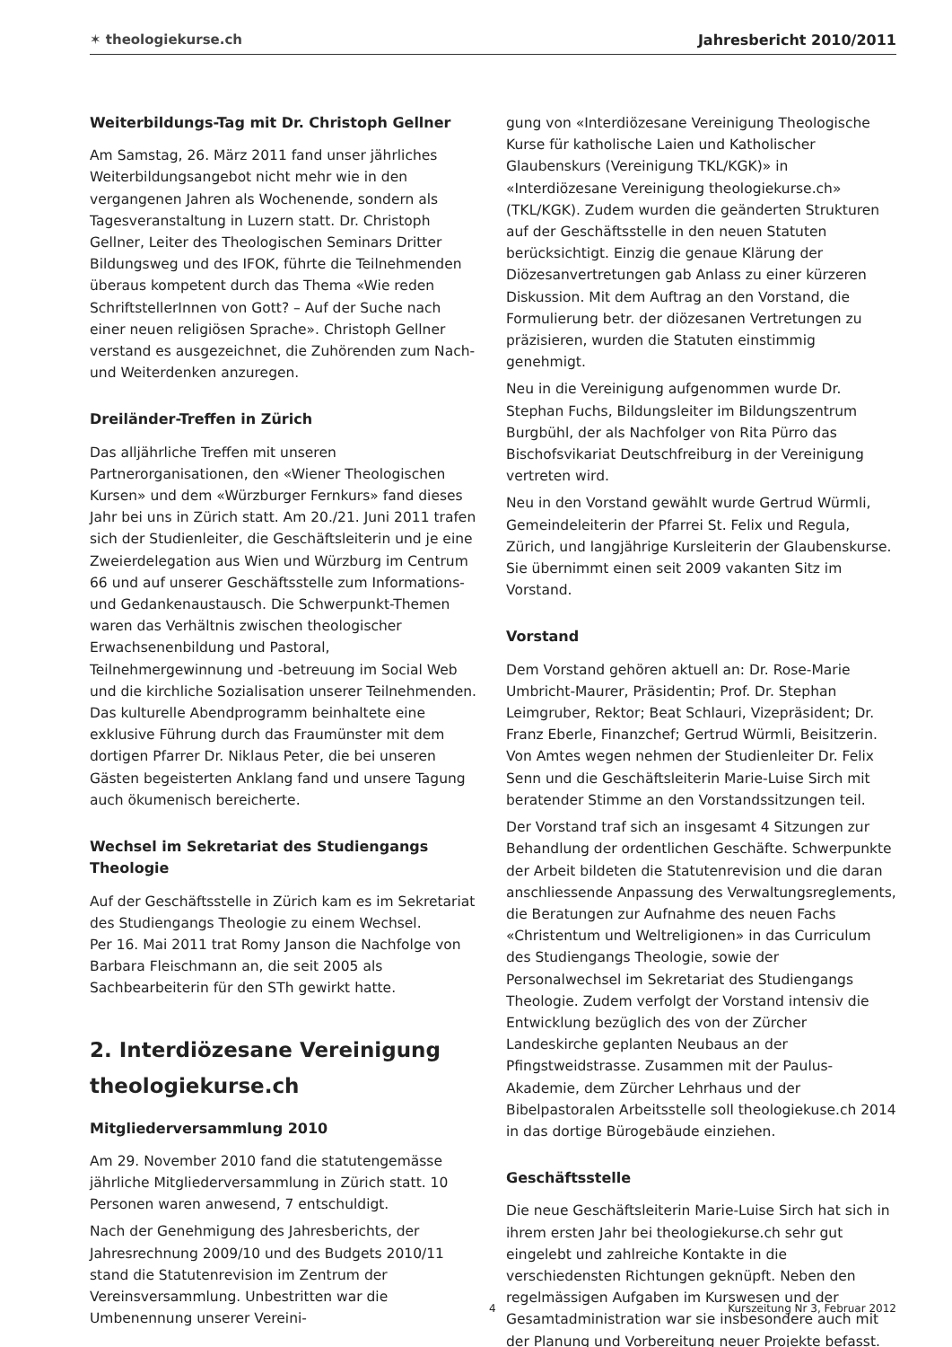✶ theologiekurse.ch Jahresbericht 2010/2011
Weiterbildungs-Tag mit Dr. Christoph Gellner
Am Samstag, 26. März 2011 fand unser jährliches Weiterbildungsangebot nicht mehr wie in den vergangenen Jahren als Wochenende, sondern als Tagesveranstaltung in Luzern statt. Dr. Christoph Gellner, Leiter des Theologischen Seminars Dritter Bildungsweg und des IFOK, führte die Teilnehmenden überaus kompetent durch das Thema «Wie reden SchriftstellerInnen von Gott? – Auf der Suche nach einer neuen religiösen Sprache». Christoph Gellner verstand es ausgezeichnet, die Zuhörenden zum Nach- und Weiterdenken anzuregen.
Dreiländer-Treffen in Zürich
Das alljährliche Treffen mit unseren Partnerorganisationen, den «Wiener Theologischen Kursen» und dem «Würzburger Fernkurs» fand dieses Jahr bei uns in Zürich statt. Am 20./21. Juni 2011 trafen sich der Studienleiter, die Geschäftsleiterin und je eine Zweierdelegation aus Wien und Würzburg im Centrum 66 und auf unserer Geschäftsstelle zum Informations- und Gedankenaustausch. Die Schwerpunkt-Themen waren das Verhältnis zwischen theologischer Erwachsenenbildung und Pastoral, Teilnehmergewinnung und -betreuung im Social Web und die kirchliche Sozialisation unserer Teilnehmenden. Das kulturelle Abendprogramm beinhaltete eine exklusive Führung durch das Fraumünster mit dem dortigen Pfarrer Dr. Niklaus Peter, die bei unseren Gästen begeisterten Anklang fand und unsere Tagung auch ökumenisch bereicherte.
Wechsel im Sekretariat des Studiengangs Theologie
Auf der Geschäftsstelle in Zürich kam es im Sekretariat des Studiengangs Theologie zu einem Wechsel.
Per 16. Mai 2011 trat Romy Janson die Nachfolge von Barbara Fleischmann an, die seit 2005 als Sachbearbeiterin für den STh gewirkt hatte.
2. Interdiözesane Vereinigung theologiekurse.ch
Mitgliederversammlung 2010
Am 29. November 2010 fand die statutengemässe jährliche Mitgliederversammlung in Zürich statt. 10 Personen waren anwesend, 7 entschuldigt.
Nach der Genehmigung des Jahresberichts, der Jahresrechnung 2009/10 und des Budgets 2010/11 stand die Statutenrevision im Zentrum der Vereinsversammlung. Unbestritten war die Umbenennung unserer Vereini-
gung von «Interdiözesane Vereinigung Theologische Kurse für katholische Laien und Katholischer Glaubenskurs (Vereinigung TKL/KGK)» in «Interdiözesane Vereinigung theologiekurse.ch» (TKL/KGK). Zudem wurden die geänderten Strukturen auf der Geschäftsstelle in den neuen Statuten berücksichtigt. Einzig die genaue Klärung der Diözesanvertretungen gab Anlass zu einer kürzeren Diskussion. Mit dem Auftrag an den Vorstand, die Formulierung betr. der diözesanen Vertretungen zu präzisieren, wurden die Statuten einstimmig genehmigt.
Neu in die Vereinigung aufgenommen wurde Dr. Stephan Fuchs, Bildungsleiter im Bildungszentrum Burgbühl, der als Nachfolger von Rita Pürro das Bischofsvikariat Deutschfreiburg in der Vereinigung vertreten wird.
Neu in den Vorstand gewählt wurde Gertrud Würmli, Gemeindeleiterin der Pfarrei St. Felix und Regula, Zürich, und langjährige Kursleiterin der Glaubenskurse. Sie übernimmt einen seit 2009 vakanten Sitz im Vorstand.
Vorstand
Dem Vorstand gehören aktuell an: Dr. Rose-Marie Umbricht-Maurer, Präsidentin; Prof. Dr. Stephan Leimgruber, Rektor; Beat Schlauri, Vizepräsident; Dr. Franz Eberle, Finanzchef; Gertrud Würmli, Beisitzerin. Von Amtes wegen nehmen der Studienleiter Dr. Felix Senn und die Geschäftsleiterin Marie-Luise Sirch mit beratender Stimme an den Vorstandssitzungen teil.
Der Vorstand traf sich an insgesamt 4 Sitzungen zur Behandlung der ordentlichen Geschäfte. Schwerpunkte der Arbeit bildeten die Statutenrevision und die daran anschliessende Anpassung des Verwaltungsreglements, die Beratungen zur Aufnahme des neuen Fachs «Christentum und Weltreligionen» in das Curriculum des Studiengangs Theologie, sowie der Personalwechsel im Sekretariat des Studiengangs Theologie. Zudem verfolgt der Vorstand intensiv die Entwicklung bezüglich des von der Zürcher Landeskirche geplanten Neubaus an der Pfingstweidstrasse. Zusammen mit der Paulus-Akademie, dem Zürcher Lehrhaus und der Bibelpastoralen Arbeitsstelle soll theologiekuse.ch 2014 in das dortige Bürogebäude einziehen.
Geschäftsstelle
Die neue Geschäftsleiterin Marie-Luise Sirch hat sich in ihrem ersten Jahr bei theologiekurse.ch sehr gut eingelebt und zahlreiche Kontakte in die verschiedensten Richtungen geknüpft. Neben den regelmässigen Aufgaben im Kurswesen und der Gesamtadministration war sie insbesondere auch mit der Planung und Vorbereitung neuer Projekte befasst.
4 Kurszeitung Nr 3, Februar 2012